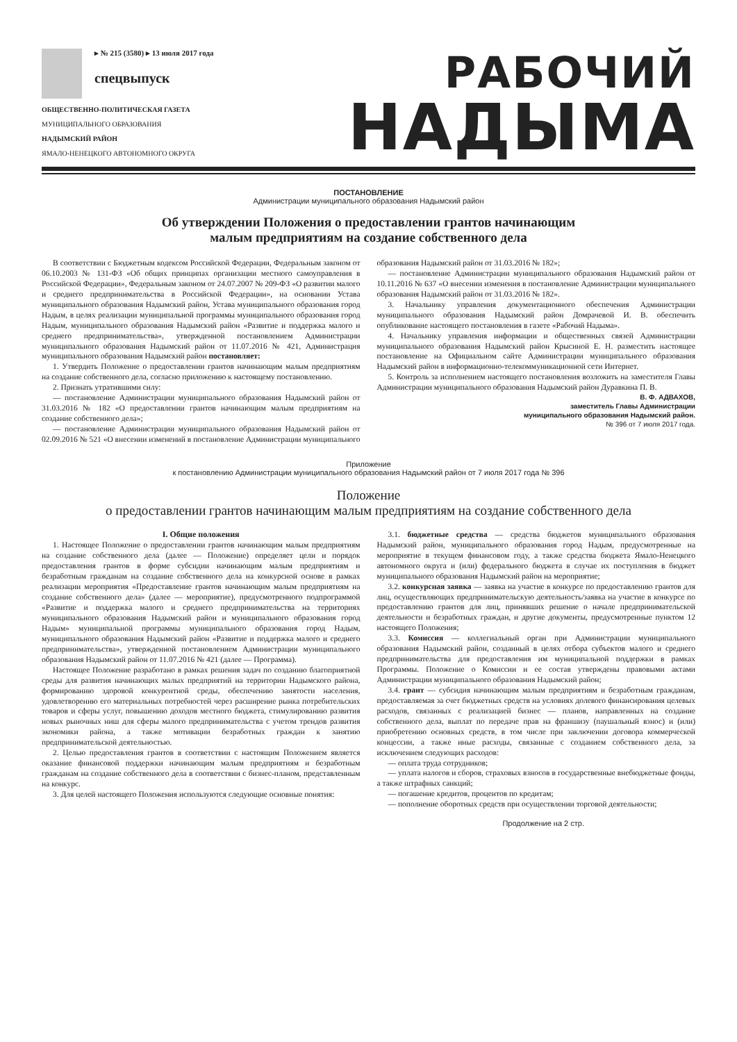▸ № 215 (3580) ▸ 13 июля 2017 года
спецвыпуск
ОБЩЕСТВЕННО-ПОЛИТИЧЕСКАЯ ГАЗЕТА
МУНИЦИПАЛЬНОГО ОБРАЗОВАНИЯ
НАДЫМСКИЙ РАЙОН
ЯМАЛО-НЕНЕЦКОГО АВТОНОМНОГО ОКРУГА
РАБОЧИЙ
НАДЫМА
ПОСТАНОВЛЕНИЕ
Администрации муниципального образования Надымский район
Об утверждении Положения о предоставлении грантов начинающим
малым предприятиям на создание собственного дела
В соответствии с Бюджетным кодексом Российской Федерации, Федеральным законом от 06.10.2003 № 131-ФЗ «Об общих принципах организации местного самоуправления в Российской Федерации», Федеральным законом от 24.07.2007 № 209-ФЗ «О развитии малого и среднего предпринимательства в Российской Федерации», на основании Устава муниципального образования Надымский район, Устава муниципального образования город Надым, в целях реализации муниципальной программы муниципального образования город Надым, муниципального образования Надымский район «Развитие и поддержка малого и среднего предпринимательства», утвержденной постановлением Администрации муниципального образования Надымский район от 11.07.2016 № 421, Администрация муниципального образования Надымский район постановляет:
1. Утвердить Положение о предоставлении грантов начинающим малым предприятиям на создание собственного дела, согласно приложению к настоящему постановлению.
2. Признать утратившими силу:
— постановление Администрации муниципального образования Надымский район от 31.03.2016 № 182 «О предоставлении грантов начинающим малым предприятиям на создание собственного дела»;
— постановление Администрации муниципального образования Надымский район от 02.09.2016 № 521 «О внесении изменений в постановление Администрации муниципального образования Надымский район от 31.03.2016 № 182»;
— постановление Администрации муниципального образования Надымский район от 10.11.2016 № 637 «О внесении изменения в постановление Администрации муниципального образования Надымский район от 31.03.2016 № 182».
3. Начальнику управления документационного обеспечения Администрации муниципального образования Надымский район Домрачевой И. В. обеспечить опубликование настоящего постановления в газете «Рабочий Надыма».
4. Начальнику управления информации и общественных связей Администрации муниципального образования Надымский район Крысиной Е. Н. разместить настоящее постановление на Официальном сайте Администрации муниципального образования Надымский район в информационно-телекоммуникационной сети Интернет.
5. Контроль за исполнением настоящего постановления возложить на заместителя Главы Администрации муниципального образования Надымский район Дуравкина П. В.
В. Ф. АДВАХОВ,
заместитель Главы Администрации
муниципального образования Надымский район.
№ 396 от 7 июля 2017 года.
Приложение
к постановлению Администрации муниципального образования Надымский район от 7 июля 2017 года № 396
Положение
о предоставлении грантов начинающим малым предприятиям на создание собственного дела
I. Общие положения
1. Настоящее Положение о предоставлении грантов начинающим малым предприятиям на создание собственного дела (далее — Положение) определяет цели и порядок предоставления грантов в форме субсидии начинающим малым предприятиям и безработным гражданам на создание собственного дела на конкурсной основе в рамках реализации мероприятия «Предоставление грантов начинающим малым предприятиям на создание собственного дела» (далее — мероприятие), предусмотренного подпрограммой «Развитие и поддержка малого и среднего предпринимательства на территориях муниципального образования Надымский район и муниципального образования город Надым» муниципальной программы муниципального образования город Надым, муниципального образования Надымский район «Развитие и поддержка малого и среднего предпринимательства», утвержденной постановлением Администрации муниципального образования Надымский район от 11.07.2016 № 421 (далее — Программа).
Настоящее Положение разработано в рамках решения задач по созданию благоприятной среды для развития начинающих малых предприятий на территории Надымского района, формированию здоровой конкурентной среды, обеспечению занятости населения, удовлетворению его материальных потребностей через расширение рынка потребительских товаров и сферы услуг, повышению доходов местного бюджета, стимулированию развития новых рыночных ниш для сферы малого предпринимательства с учетом трендов развития экономики района, а также мотивации безработных граждан к занятию предпринимательской деятельностью.
2. Целью предоставления грантов в соответствии с настоящим Положением является оказание финансовой поддержки начинающим малым предприятиям и безработным гражданам на создание собственного дела в соответствии с бизнес-планом, представленным на конкурс.
3. Для целей настоящего Положения используются следующие основные понятия:
3.1. бюджетные средства — средства бюджетов муниципального образования Надымский район, муниципального образования город Надым, предусмотренные на мероприятие в текущем финансовом году, а также средства бюджета Ямало-Ненецкого автономного округа и (или) федерального бюджета в случае их поступления в бюджет муниципального образования Надымский район на мероприятие;
3.2. конкурсная заявка — заявка на участие в конкурсе по предоставлению грантов для лиц, осуществляющих предпринимательскую деятельность/заявка на участие в конкурсе по предоставлению грантов для лиц, принявших решение о начале предпринимательской деятельности и безработных граждан, и другие документы, предусмотренные пунктом 12 настоящего Положения;
3.3. Комиссия — коллегиальный орган при Администрации муниципального образования Надымский район, созданный в целях отбора субъектов малого и среднего предпринимательства для предоставления им муниципальной поддержки в рамках Программы. Положение о Комиссии и ее состав утверждены правовыми актами Администрации муниципального образования Надымский район;
3.4. грант — субсидия начинающим малым предприятиям и безработным гражданам, предоставляемая за счет бюджетных средств на условиях долевого финансирования целевых расходов, связанных с реализацией бизнес — планов, направленных на создание собственного дела, выплат по передаче прав на франшизу (паушальный взнос) и (или) приобретению основных средств, в том числе при заключении договора коммерческой концессии, а также иные расходы, связанные с созданием собственного дела, за исключением следующих расходов:
— оплата труда сотрудников;
— уплата налогов и сборов, страховых взносов в государственные внебюджетные фонды, а также штрафных санкций;
— погашение кредитов, процентов по кредитам;
— пополнение оборотных средств при осуществлении торговой деятельности;
Продолжение на 2 стр.